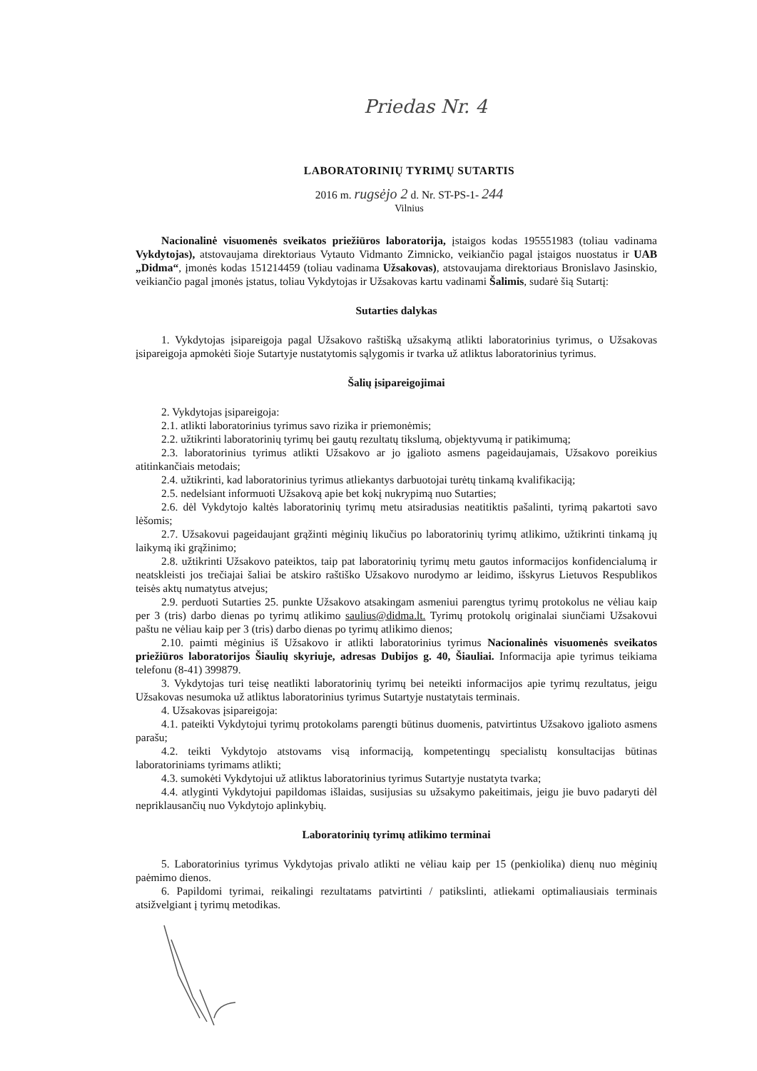Priedas Nr. 4
LABORATORINIŲ TYRIMŲ SUTARTIS
2016 m. rugsėjo 2 d. Nr. ST-PS-1- 244
Vilnius
Nacionalinė visuomenės sveikatos priežiūros laboratorija, įstaigos kodas 195551983 (toliau vadinama Vykdytojas), atstovaujama direktoriaus Vytauto Vidmanto Zimnicko, veikiančio pagal įstaigos nuostatus ir UAB „Didma“, įmonės kodas 151214459 (toliau vadinama Užsakovas), atstovaujama direktoriaus Bronislavo Jasinskio, veikiančio pagal įmonės įstatus, toliau Vykdytojas ir Užsakovas kartu vadinami Šalimis, sudarė šią Sutartį:
Sutarties dalykas
1. Vykdytojas įsipareigoja pagal Užsakovo raštišką užsakymą atlikti laboratorinius tyrimus, o Užsakovas įsipareigoja apmokėti šioje Sutartyje nustatytomis sąlygomis ir tvarka už atliktus laboratorinius tyrimus.
Šalių įsipareigojimai
2. Vykdytojas įsipareigoja:
2.1. atlikti laboratorinius tyrimus savo rizika ir priemonėmis;
2.2. užtikrinti laboratorinių tyrimų bei gautų rezultatų tikslumą, objektyvumą ir patikimumą;
2.3. laboratorinius tyrimus atlikti Užsakovo ar jo įgalioto asmens pageidaujamais, Užsakovo poreikius atitinkančiais metodais;
2.4. užtikrinti, kad laboratorinius tyrimus atliekantys darbuotojai turėtų tinkamą kvalifikaciją;
2.5. nedelsiant informuoti Užsakovą apie bet kokį nukrypimą nuo Sutarties;
2.6. dėl Vykdytojo kaltės laboratorinių tyrimų metu atsiradusias neatitiktis pašalinti, tyrimą pakartoti savo lėšomis;
2.7. Užsakovui pageidaujant grąžinti mėginių likučius po laboratorinių tyrimų atlikimo, užtikrinti tinkamą jų laikymą iki grąžinimo;
2.8. užtikrinti Užsakovo pateiktos, taip pat laboratorinių tyrimų metu gautos informacijos konfidencialumą ir neatskleisti jos trečiajai šaliai be atskiro raštiško Užsakovo nurodymo ar leidimo, išskyrus Lietuvos Respublikos teisės aktų numatytus atvejus;
2.9. perduoti Sutarties 25. punkte Užsakovo atsakingam asmeniui parengtus tyrimų protokolus ne vėliau kaip per 3 (tris) darbo dienas po tyrimų atlikimo saulius@didma.lt. Tyrimų protokolų originalai siunčiami Užsakovui paštu ne vėliau kaip per 3 (tris) darbo dienas po tyrimų atlikimo dienos;
2.10. paimti mėginius iš Užsakovo ir atlikti laboratorinius tyrimus Nacionalinės visuomenės sveikatos priežiūros laboratorijos Šiaulių skyriuje, adresas Dubijos g. 40, Šiauliai. Informacija apie tyrimus teikiama telefonu (8-41) 399879.
3. Vykdytojas turi teisę neatlikti laboratorinių tyrimų bei neteikti informacijos apie tyrimų rezultatus, jeigu Užsakovas nesumoka už atliktus laboratorinius tyrimus Sutartyje nustatytais terminais.
4. Užsakovas įsipareigoja:
4.1. pateikti Vykdytojui tyrimų protokolams parengti būtinus duomenis, patvirtintus Užsakovo įgalioto asmens parašu;
4.2. teikti Vykdytojo atstovams visą informaciją, kompetentingų specialistų konsultacijas būtinas laboratoriniams tyrimams atlikti;
4.3. sumokėti Vykdytojui už atliktus laboratorinius tyrimus Sutartyje nustatyta tvarka;
4.4. atlyginti Vykdytojui papildomas išlaidas, susijusias su užsakymo pakeitimais, jeigu jie buvo padaryti dėl nepriklausančių nuo Vykdytojo aplinkybių.
Laboratorinių tyrimų atlikimo terminai
5. Laboratorinius tyrimus Vykdytojas privalo atlikti ne vėliau kaip per 15 (penkiolika) dienų nuo mėginių paėmimo dienos.
6. Papildomi tyrimai, reikalingi rezultatams patvirtinti / patikslinti, atliekami optimaliausiais terminais atsižvelgiant į tyrimų metodikas.